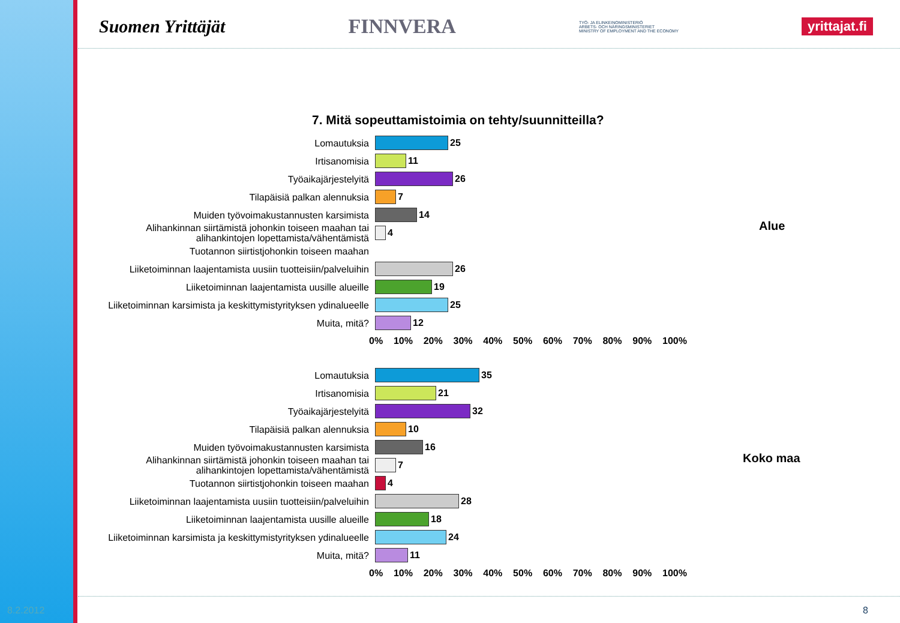Suomen Yrittäjät FINNVERA TYÖ- JA ELINKEINOMINISTERIÖ
ARBETS- OCH NÄRINGSMINISTERIET
MINISTRY OF EMPLOYMENT AND THE ECONOMY yrittajat.fi
7. Mitä sopeuttamistoimia on tehty/suunnitteilla?
Lomautuksia
25
Irtisanomisia
11
Työaikajärjestelyitä
26
Tilapäisiä palkan alennuksia
7
Muiden työvoimakustannusten karsimista
14
Alihankinnan siirtämistä johonkin toiseen maahan tai alihankintojen lopettamista/vähentämistä
4
Tuotannon siirtistjohonkin toiseen maahan
Liiketoiminnan laajentamista uusiin tuotteisiin/palveluihin
26
Liiketoiminnan laajentamista uusille alueille
19
Liiketoiminnan karsimista ja keskittymistyrityksen ydinalueelle
25
Muita, mitä?
12
0% 10% 20% 30% 40% 50% 60% 70% 80% 90% 100%
Alue
Lomautuksia
35
Irtisanomisia
21
Työaikajärjestelyitä
32
Tilapäisiä palkan alennuksia
10
Muiden työvoimakustannusten karsimista
16
Alihankinnan siirtämistä johonkin toiseen maahan tai alihankintojen lopettamista/vähentämistä
7
Tuotannon siirtistjohonkin toiseen maahan
4
Liiketoiminnan laajentamista uusiin tuotteisiin/palveluihin
28
Liiketoiminnan laajentamista uusille alueille
18
Liiketoiminnan karsimista ja keskittymistyrityksen ydinalueelle
24
Muita, mitä?
11
0% 10% 20% 30% 40% 50% 60% 70% 80% 90% 100%
Koko maa
8.2.2012 8